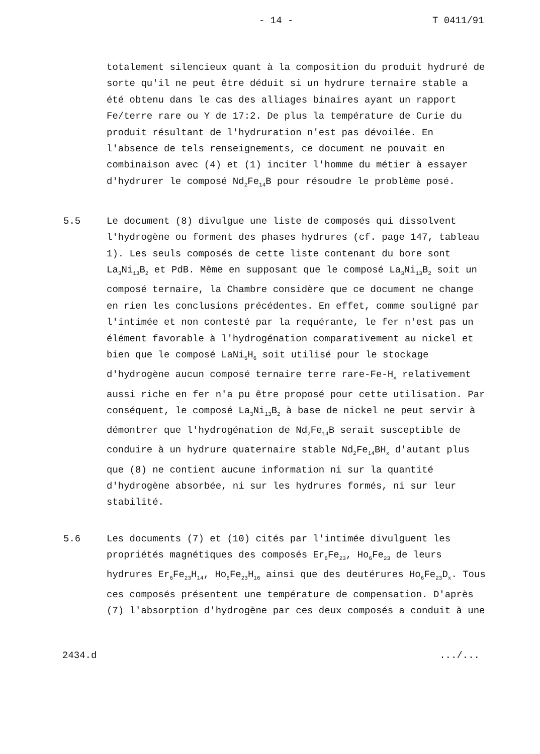- 14 - T 0411/91
totalement silencieux quant à la composition du produit hydruré de sorte qu'il ne peut être déduit si un hydrure ternaire stable a été obtenu dans le cas des alliages binaires ayant un rapport Fe/terre rare ou Y de 17:2. De plus la température de Curie du produit résultant de l'hydruration n'est pas dévoilée. En l'absence de tels renseignements, ce document ne pouvait en combinaison avec (4) et (1) inciter l'homme du métier à essayer d'hydrurer le composé Nd<sub>2</sub>Fe<sub>14</sub>B pour résoudre le problème posé.
5.5 Le document (8) divulgue une liste de composés qui dissolvent l'hydrogène ou forment des phases hydrures (cf. page 147, tableau 1). Les seuls composés de cette liste contenant du bore sont La<sub>3</sub>Ni<sub>13</sub>B<sub>2</sub> et PdB. Même en supposant que le composé La<sub>3</sub>Ni<sub>13</sub>B<sub>2</sub> soit un composé ternaire, la Chambre considère que ce document ne change en rien les conclusions précédentes. En effet, comme souligné par l'intimée et non contesté par la requérante, le fer n'est pas un élément favorable à l'hydrogénation comparativement au nickel et bien que le composé LaNi<sub>5</sub>H<sub>6</sub> soit utilisé pour le stockage d'hydrogène aucun composé ternaire terre rare-Fe-H<sub>x</sub> relativement aussi riche en fer n'a pu être proposé pour cette utilisation. Par conséquent, le composé La<sub>3</sub>Ni<sub>13</sub>B<sub>2</sub> à base de nickel ne peut servir à démontrer que l'hydrogénation de Nd<sub>2</sub>Fe<sub>14</sub>B serait susceptible de conduire à un hydrure quaternaire stable Nd<sub>2</sub>Fe<sub>14</sub>BH<sub>x</sub> d'autant plus que (8) ne contient aucune information ni sur la quantité d'hydrogène absorbée, ni sur les hydrures formés, ni sur leur stabilité.
5.6 Les documents (7) et (10) cités par l'intimée divulguent les propriétés magnétiques des composés Er<sub>6</sub>Fe<sub>23</sub>, Ho<sub>6</sub>Fe<sub>23</sub> de leurs hydrures Er<sub>6</sub>Fe<sub>23</sub>H<sub>14</sub>, Ho<sub>6</sub>Fe<sub>23</sub>H<sub>16</sub> ainsi que des deutérures Ho<sub>6</sub>Fe<sub>23</sub>D<sub>x</sub>. Tous ces composés présentent une température de compensation. D'après (7) l'absorption d'hydrogène par ces deux composés a conduit à une
2434.d.../...